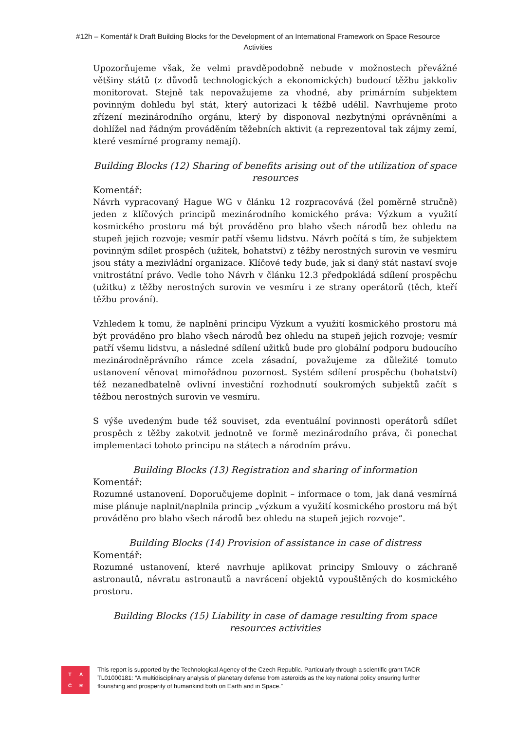#12h – Komentář k Draft Building Blocks for the Development of an International Framework on Space Resource Activities
Upozorňujeme však, že velmi pravděpodobně nebude v možnostech převážné většiny států (z důvodů technologických a ekonomických) budoucí těžbu jakkoliv monitorovat. Stejně tak nepovažujeme za vhodné, aby primárním subjektem povinným dohledu byl stát, který autorizaci k těžbě udělil. Navrhujeme proto zřízení mezinárodního orgánu, který by disponoval nezbytnými oprávněními a dohlížel nad řádným prováděním těžebních aktivit (a reprezentoval tak zájmy zemí, které vesmírné programy nemají).
Building Blocks (12) Sharing of benefits arising out of the utilization of space resources
Komentář:
Návrh vypracovaný Hague WG v článku 12 rozpracovává (žel poměrně stručně) jeden z klíčových principů mezinárodního komického práva: Výzkum a využití kosmického prostoru má být prováděno pro blaho všech národů bez ohledu na stupeň jejich rozvoje; vesmír patří všemu lidstvu. Návrh počítá s tím, že subjektem povinným sdílet prospěch (užitek, bohatství) z těžby nerostných surovin ve vesmíru jsou státy a mezivládní organizace. Klíčové tedy bude, jak si daný stát nastaví svoje vnitrostátní právo. Vedle toho Návrh v článku 12.3 předpokládá sdílení prospěchu (užitku) z těžby nerostných surovin ve vesmíru i ze strany operátorů (těch, kteří těžbu prování).
Vzhledem k tomu, že naplnění principu Výzkum a využití kosmického prostoru má být prováděno pro blaho všech národů bez ohledu na stupeň jejich rozvoje; vesmír patří všemu lidstvu, a následné sdílení užitků bude pro globální podporu budoucího mezinárodněprávního rámce zcela zásadní, považujeme za důležité tomuto ustanovení věnovat mimořádnou pozornost. Systém sdílení prospěchu (bohatství) též nezanedbatelně ovlivní investiční rozhodnutí soukromých subjektů začít s těžbou nerostných surovin ve vesmíru.
S výše uvedeným bude též souviset, zda eventuální povinnosti operátorů sdílet prospěch z těžby zakotvit jednotně ve formě mezinárodního práva, či ponechat implementaci tohoto principu na státech a národním právu.
Building Blocks (13) Registration and sharing of information
Komentář:
Rozumné ustanovení. Doporučujeme doplnit – informace o tom, jak daná vesmírná mise plánuje naplnit/naplnila princip „výzkum a využití kosmického prostoru má být prováděno pro blaho všech národů bez ohledu na stupeň jejich rozvoje“.
Building Blocks (14) Provision of assistance in case of distress
Komentář:
Rozumné ustanovení, které navrhuje aplikovat principy Smlouvy o záchraně astronautů, návratu astronautů a navrácení objektů vypouštěných do kosmického prostoru.
Building Blocks (15) Liability in case of damage resulting from space resources activities
TAČR
This report is supported by the Technological Agency of the Czech Republic. Particularly through a scientific grant TACR TL01000181: “A multidisciplinary analysis of planetary defense from asteroids as the key national policy ensuring further flourishing and prosperity of humankind both on Earth and in Space.”